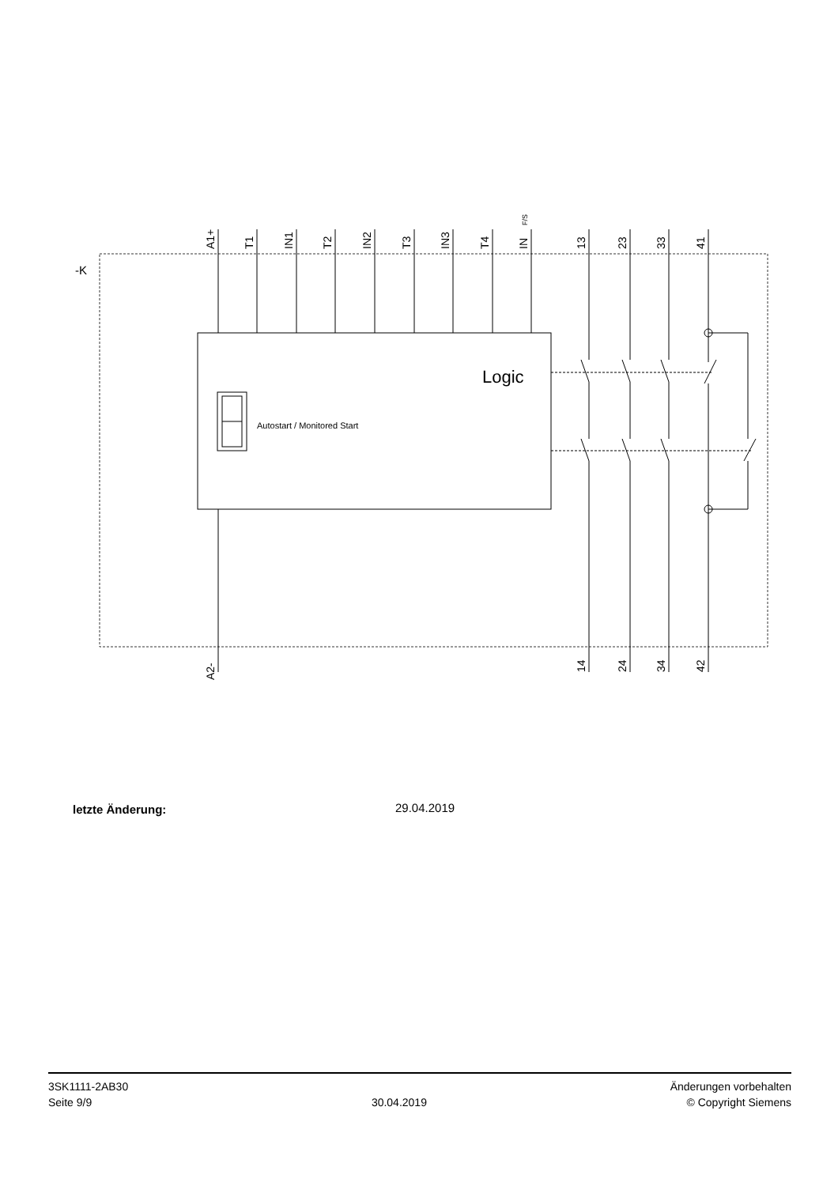-K
Logic
Autostart / Monitored Start
A1+
T1
IN1
T2
IN2
T3
IN3
T4
IN
F/S
13
23
33
41
A2-
14
24
34
42
letzte Änderung: 29.04.2019
3SK1111-2AB30
Seite 9/9
30.04.2019
Änderungen vorbehalten
© Copyright Siemens